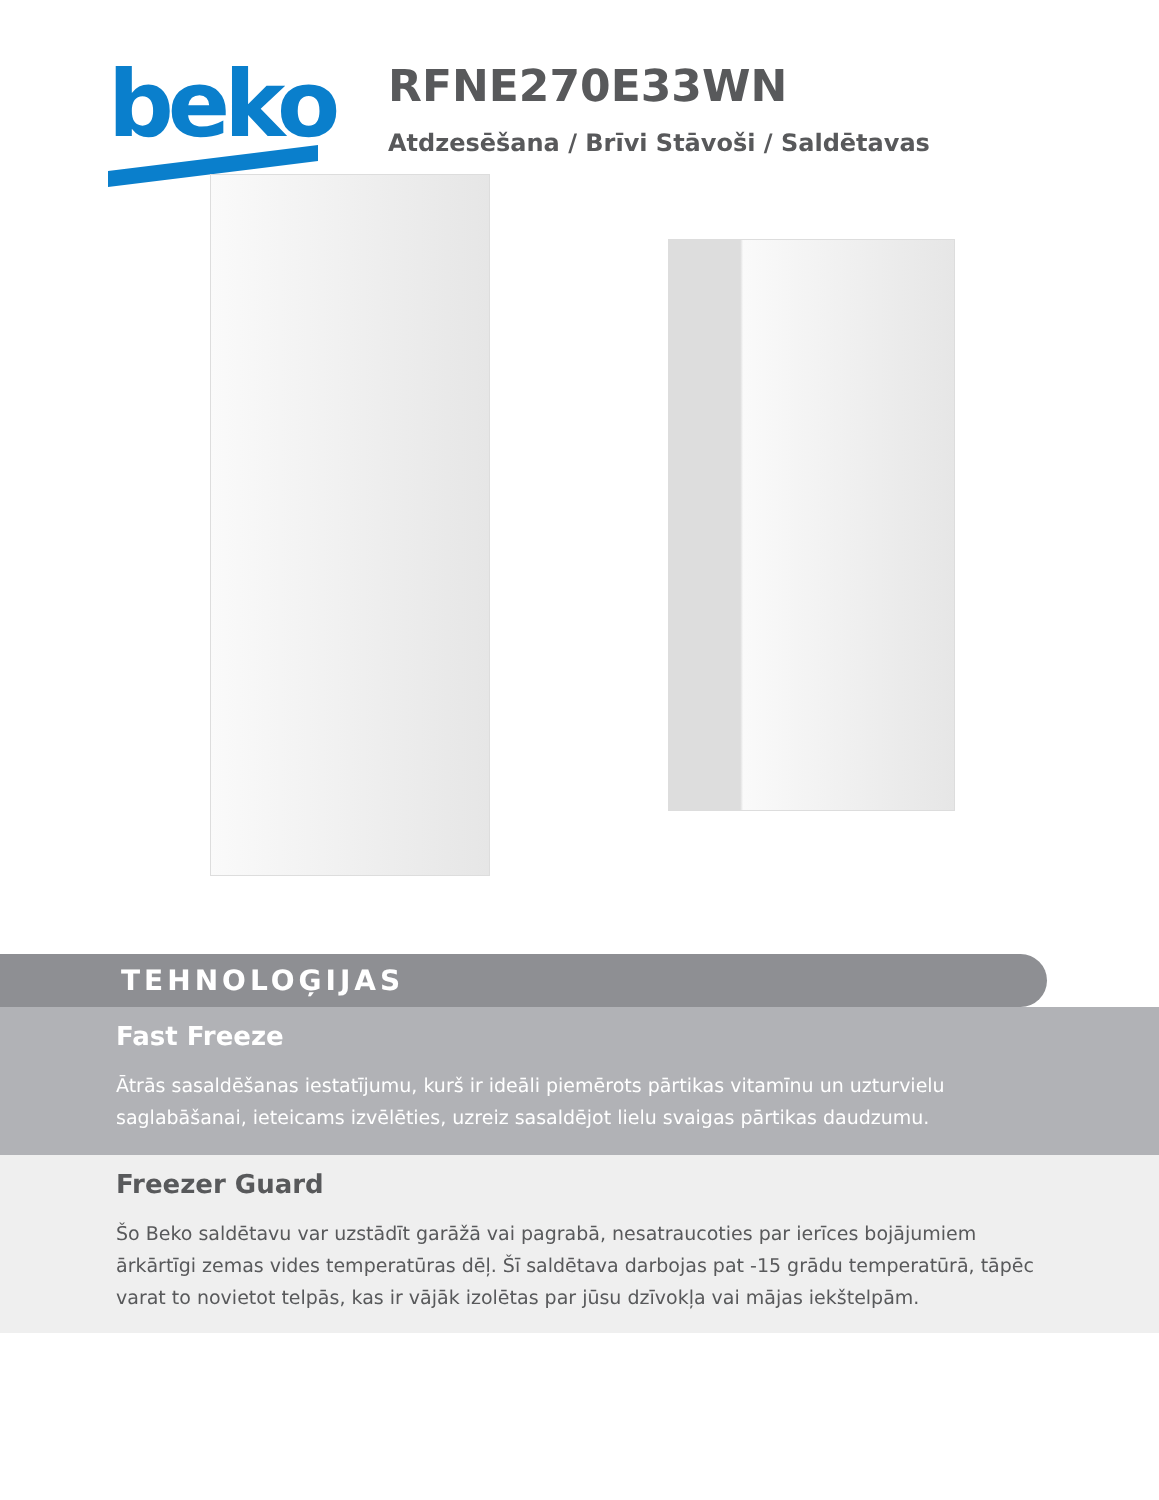beko
RFNE270E33WN
Atdzesēšana / Brīvi Stāvoši / Saldētavas
TEHNOLOĢIJAS
Fast Freeze
Ātrās sasaldēšanas iestatījumu, kurš ir ideāli piemērots pārtikas vitamīnu un uzturvielu saglabāšanai, ieteicams izvēlēties, uzreiz sasaldējot lielu svaigas pārtikas daudzumu.
Freezer Guard
Šo Beko saldētavu var uzstādīt garāžā vai pagrabā, nesatraucoties par ierīces bojājumiem ārkārtīgi zemas vides temperatūras dēļ. Šī saldētava darbojas pat -15 grādu temperatūrā, tāpēc varat to novietot telpās, kas ir vājāk izolētas par jūsu dzīvokļa vai mājas iekštelpām.